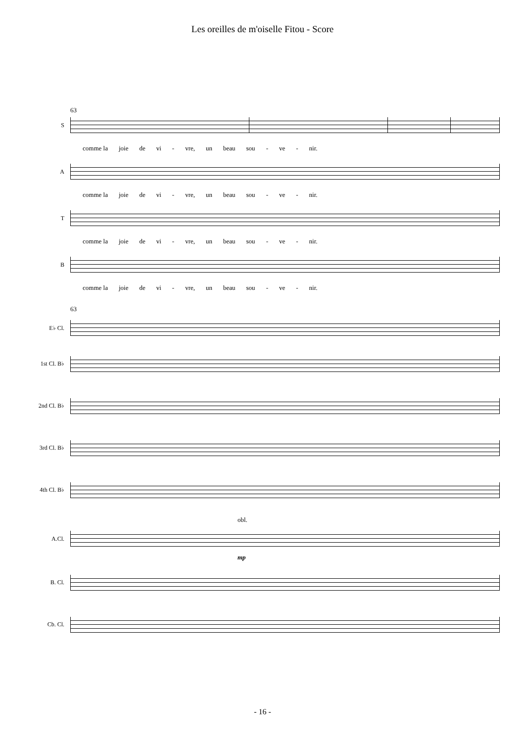Les oreilles de m'oiselle Fitou - Score
63
S
comme la joie de vi - vre, un beau sou - ve - nir.
A
comme la joie de vi - vre, un beau sou - ve - nir.
T
comme la joie de vi - vre, un beau sou - ve - nir.
B
comme la joie de vi - vre, un beau sou - ve - nir.
63
E♭ Cl.
1st Cl. B♭
2nd Cl. B♭
3rd Cl. B♭
4th Cl. B♭
obl.
A.Cl.
mp
B. Cl.
Cb. Cl.
- 16 -